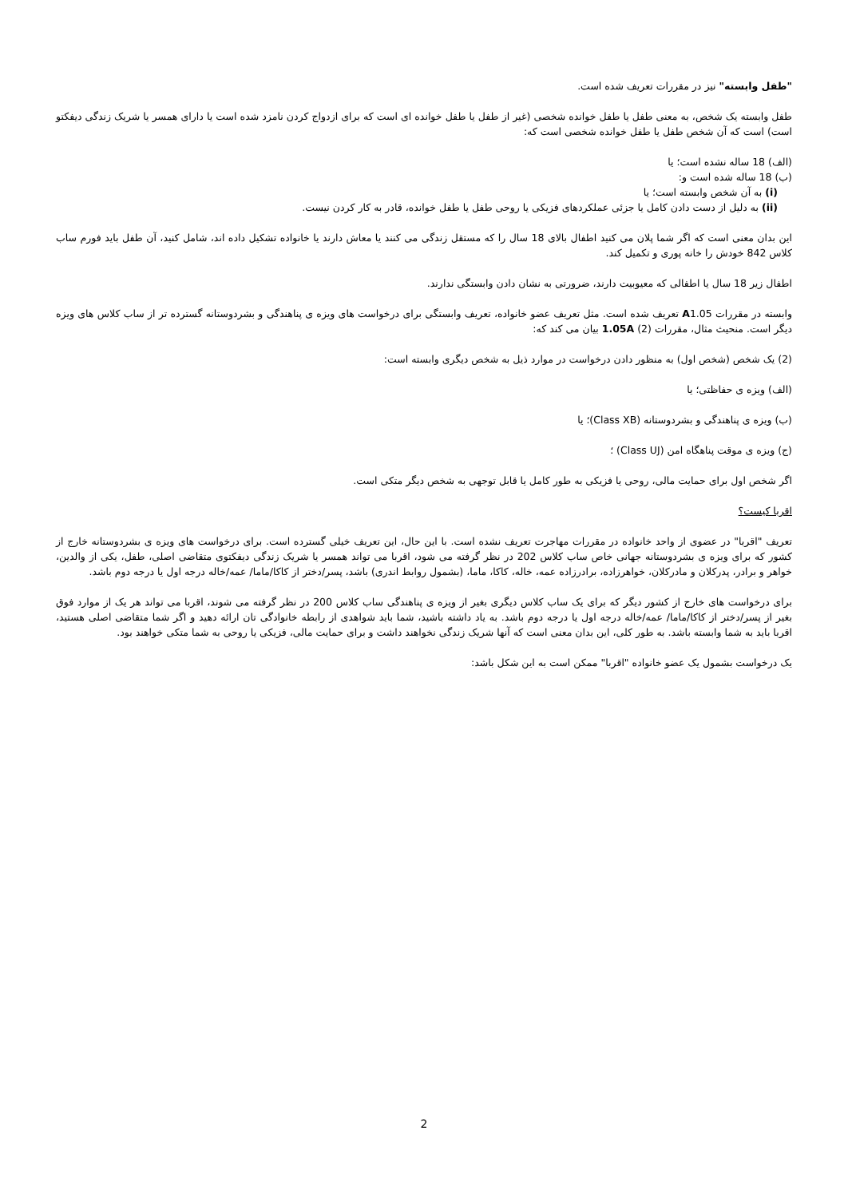"طفل وابسته" نیز در مقررات تعریف شده است.
طفل وابسته یک شخص، به معنی طفل یا طفل خوانده شخصی (غیر از طفل یا طفل خوانده ای است که برای ازدواج کردن نامزد شده است یا دارای همسر یا شریک زندگی دیفکتو است) است که آن شخص طفل یا طفل خوانده شخصی است که:
(الف) 18 ساله نشده است؛ یا
(ب) 18 ساله شده است و:
(i) به آن شخص وابسته است؛ یا
(ii) به دلیل از دست دادن کامل یا جزئی عملکردهای فزیکی یا روحی طفل یا طفل خوانده، قادر به کار کردن نیست.
این بدان معنی است که اگر شما پلان می کنید اطفال بالای 18 سال را که مستقل زندگی می کنند یا معاش دارند یا خانواده تشکیل داده اند، شامل کنید، آن طفل باید فورم ساب کلاس 842 خودش را خانه پوری و تکمیل کند.
اطفال زیر 18 سال یا اطفالی که معیوبیت دارند، ضرورتی به نشان دادن وابستگی ندارند.
وابسته در مقررات A1.05 تعریف شده است. مثل تعریف عضو خانواده، تعریف وابستگی برای درخواست های ویزه ی پناهندگی و بشردوستانه گسترده تر از ساب کلاس های ویزه دیگر است. منحیث مثال، مقررات 1.05A (2) بیان می کند که:
(2) یک شخص (شخص اول) به منظور دادن درخواست در موارد ذیل به شخص دیگری وابسته است:
(الف) ویزه ی حفاظتی؛ یا
(ب) ویزه ی پناهندگی و بشردوستانه (Class XB)؛ یا
(ج) ویزه ی موقت پناهگاه امن (Class UJ) ؛
اگر شخص اول برای حمایت مالی، روحی یا فزیکی به طور کامل یا قابل توجهی به شخص دیگر متکی است.
اقربا کیست؟
تعریف "اقربا" در عضوی از واحد خانواده در مقررات مهاجرت تعریف نشده است. با این حال، این تعریف خیلی گسترده است. برای درخواست های ویزه ی بشردوستانه خارج از کشور که برای ویزه ی بشردوستانه جهانی خاص ساب کلاس 202 در نظر گرفته می شود، اقربا می تواند همسر یا شریک زندگی دیفکتوی متقاضی اصلی، طفل، یکی از والدین، خواهر و برادر، پدرکلان و مادرکلان، خواهرزاده، برادرزاده عمه، خاله، کاکا، ماما، (بشمول روابط اندری) باشد، پسر/دختر از کاکا/ماما/ عمه/خاله درجه اول یا درجه دوم باشد.
برای درخواست های خارج از کشور دیگر که برای یک ساب کلاس دیگری بغیر از ویزه ی پناهندگی ساب کلاس 200 در نظر گرفته می شوند، اقربا می تواند هر یک از موارد فوق بغیر از پسر/دختر از کاکا/ماما/ عمه/خاله درجه اول یا درجه دوم باشد. به یاد داشته باشید، شما باید شواهدی از رابطه خانوادگی تان ارائه دهید و اگر شما متقاضی اصلی هستید، اقربا باید به شما وابسته باشد. به طور کلی، این بدان معنی است که آنها شریک زندگی نخواهند داشت و برای حمایت مالی، فزیکی یا روحی به شما متکی خواهند بود.
یک درخواست بشمول یک عضو خانواده "اقربا" ممکن است به این شکل باشد:
2